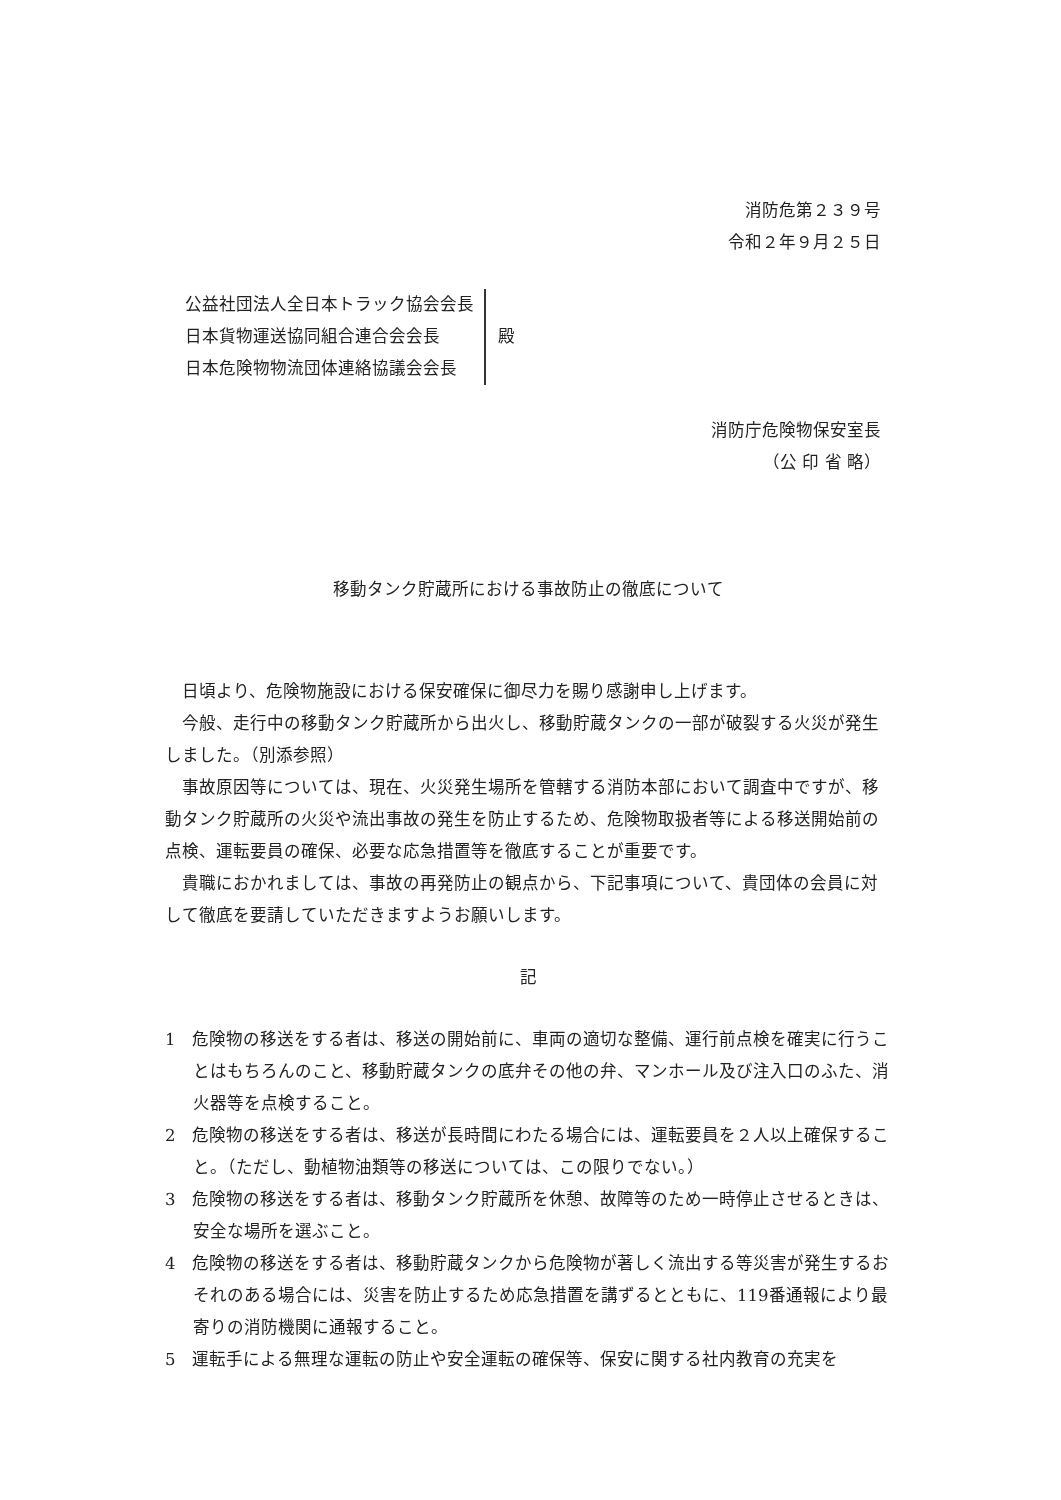消防危第２３９号
令和２年９月２５日
公益社団法人全日本トラック協会会長
日本貨物運送協同組合連合会会長
日本危険物物流団体連絡協議会会長
殿
消防庁危険物保安室長
（公 印 省 略）
移動タンク貯蔵所における事故防止の徹底について
日頃より、危険物施設における保安確保に御尽力を賜り感謝申し上げます。
今般、走行中の移動タンク貯蔵所から出火し、移動貯蔵タンクの一部が破裂する火災が発生しました。（別添参照）
事故原因等については、現在、火災発生場所を管轄する消防本部において調査中ですが、移動タンク貯蔵所の火災や流出事故の発生を防止するため、危険物取扱者等による移送開始前の点検、運転要員の確保、必要な応急措置等を徹底することが重要です。
貴職におかれましては、事故の再発防止の観点から、下記事項について、貴団体の会員に対して徹底を要請していただきますようお願いします。
記
1　危険物の移送をする者は、移送の開始前に、車両の適切な整備、運行前点検を確実に行うことはもちろんのこと、移動貯蔵タンクの底弁その他の弁、マンホール及び注入口のふた、消火器等を点検すること。
2　危険物の移送をする者は、移送が長時間にわたる場合には、運転要員を２人以上確保すること。（ただし、動植物油類等の移送については、この限りでない。）
3　危険物の移送をする者は、移動タンク貯蔵所を休憩、故障等のため一時停止させるときは、安全な場所を選ぶこと。
4　危険物の移送をする者は、移動貯蔵タンクから危険物が著しく流出する等災害が発生するおそれのある場合には、災害を防止するため応急措置を講ずるとともに、119番通報により最寄りの消防機関に通報すること。
5　運転手による無理な運転の防止や安全運転の確保等、保安に関する社内教育の充実を